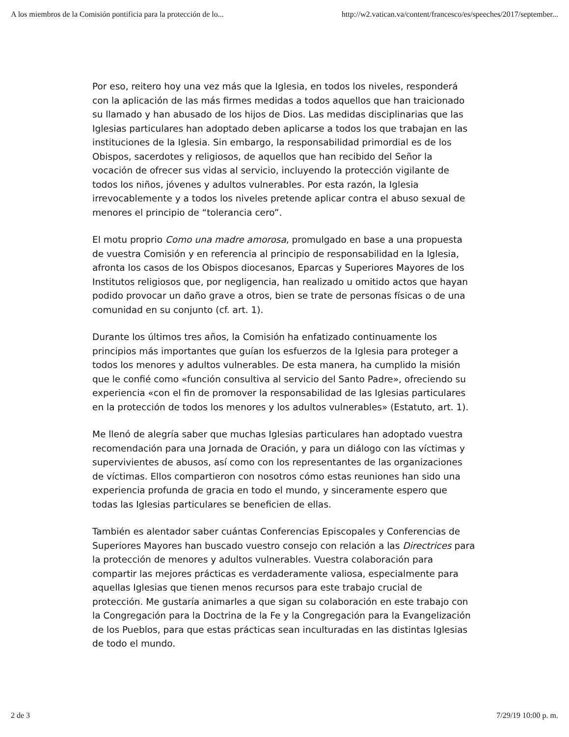A los miembros de la Comisión pontificia para la protección de lo... http://w2.vatican.va/content/francesco/es/speeches/2017/september...
Por eso, reitero hoy una vez más que la Iglesia, en todos los niveles, responderá con la aplicación de las más firmes medidas a todos aquellos que han traicionado su llamado y han abusado de los hijos de Dios. Las medidas disciplinarias que las Iglesias particulares han adoptado deben aplicarse a todos los que trabajan en las instituciones de la Iglesia. Sin embargo, la responsabilidad primordial es de los Obispos, sacerdotes y religiosos, de aquellos que han recibido del Señor la vocación de ofrecer sus vidas al servicio, incluyendo la protección vigilante de todos los niños, jóvenes y adultos vulnerables. Por esta razón, la Iglesia irrevocablemente y a todos los niveles pretende aplicar contra el abuso sexual de menores el principio de “tolerancia cero”.
El motu proprio Como una madre amorosa, promulgado en base a una propuesta de vuestra Comisión y en referencia al principio de responsabilidad en la Iglesia, afronta los casos de los Obispos diocesanos, Eparcas y Superiores Mayores de los Institutos religiosos que, por negligencia, han realizado u omitido actos que hayan podido provocar un daño grave a otros, bien se trate de personas físicas o de una comunidad en su conjunto (cf. art. 1).
Durante los últimos tres años, la Comisión ha enfatizado continuamente los principios más importantes que guían los esfuerzos de la Iglesia para proteger a todos los menores y adultos vulnerables. De esta manera, ha cumplido la misión que le confié como «función consultiva al servicio del Santo Padre», ofreciendo su experiencia «con el fin de promover la responsabilidad de las Iglesias particulares en la protección de todos los menores y los adultos vulnerables» (Estatuto, art. 1).
Me llenó de alegría saber que muchas Iglesias particulares han adoptado vuestra recomendación para una Jornada de Oración, y para un diálogo con las víctimas y supervivientes de abusos, así como con los representantes de las organizaciones de víctimas. Ellos compartieron con nosotros cómo estas reuniones han sido una experiencia profunda de gracia en todo el mundo, y sinceramente espero que todas las Iglesias particulares se beneficien de ellas.
También es alentador saber cuántas Conferencias Episcopales y Conferencias de Superiores Mayores han buscado vuestro consejo con relación a las Directrices para la protección de menores y adultos vulnerables. Vuestra colaboración para compartir las mejores prácticas es verdaderamente valiosa, especialmente para aquellas Iglesias que tienen menos recursos para este trabajo crucial de protección. Me gustaría animarles a que sigan su colaboración en este trabajo con la Congregación para la Doctrina de la Fe y la Congregación para la Evangelización de los Pueblos, para que estas prácticas sean inculturadas en las distintas Iglesias de todo el mundo.
2 de 3 7/29/19 10:00 p. m.